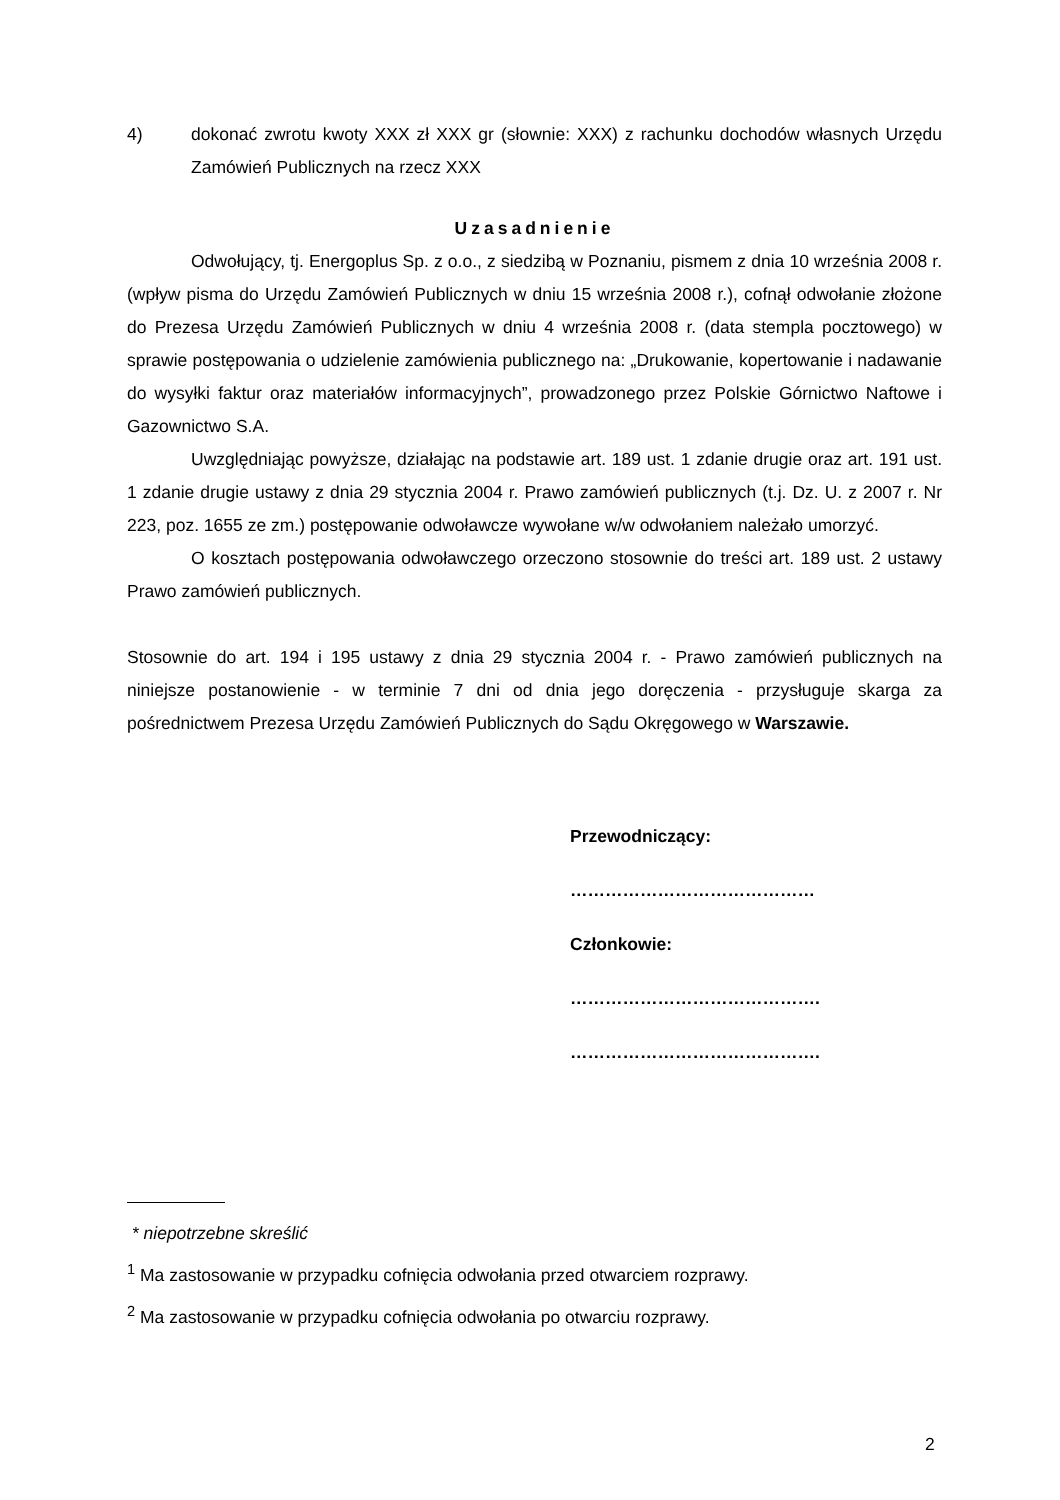4) dokonać zwrotu kwoty XXX zł XXX gr (słownie: XXX) z rachunku dochodów własnych Urzędu Zamówień Publicznych na rzecz XXX
Uzasadnienie
Odwołujący, tj. Energoplus Sp. z o.o., z siedzibą w Poznaniu, pismem z dnia 10 września 2008 r. (wpływ pisma do Urzędu Zamówień Publicznych w dniu 15 września 2008 r.), cofnął odwołanie złożone do Prezesa Urzędu Zamówień Publicznych w dniu 4 września 2008 r. (data stempla pocztowego) w sprawie postępowania o udzielenie zamówienia publicznego na: „Drukowanie, kopertowanie i nadawanie do wysyłki faktur oraz materiałów informacyjnych”, prowadzonego przez Polskie Górnictwo Naftowe i Gazownictwo S.A.
Uwzględniając powyższe, działając na podstawie art. 189 ust. 1 zdanie drugie oraz art. 191 ust. 1 zdanie drugie ustawy z dnia 29 stycznia 2004 r. Prawo zamówień publicznych (t.j. Dz. U. z 2007 r. Nr 223, poz. 1655 ze zm.) postępowanie odwoławcze wywołane w/w odwołaniem należało umorzyć.
O kosztach postępowania odwoławczego orzeczono stosownie do treści art. 189 ust. 2 ustawy Prawo zamówień publicznych.
Stosownie do art. 194 i 195 ustawy z dnia 29 stycznia 2004 r. - Prawo zamówień publicznych na niniejsze postanowienie - w terminie 7 dni od dnia jego doręczenia - przysługuje skarga za pośrednictwem Prezesa Urzędu Zamówień Publicznych do Sądu Okręgowego w Warszawie.
Przewodniczący:
……………………………………
Członkowie:
…………………………………….
…………………………………….
* niepotrzebne skreślić
<sup>1</sup> Ma zastosowanie w przypadku cofnięcia odwołania przed otwarciem rozprawy.
<sup>2</sup> Ma zastosowanie w przypadku cofnięcia odwołania po otwarciu rozprawy.
2